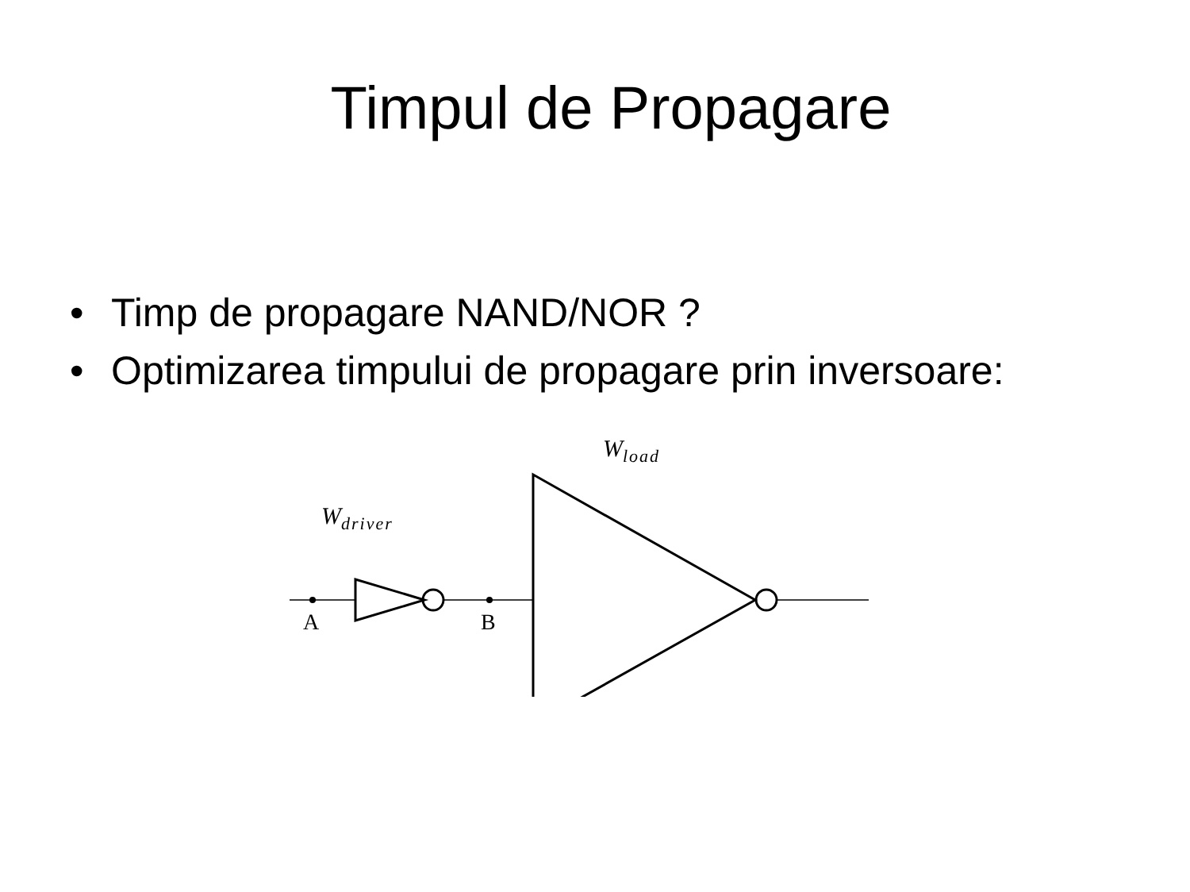Timpul de Propagare
• Timp de propagare NAND/NOR ?
• Optimizarea timpului de propagare prin inversoare:
W<sub>load</sub>
W<sub>driver</sub>
A B